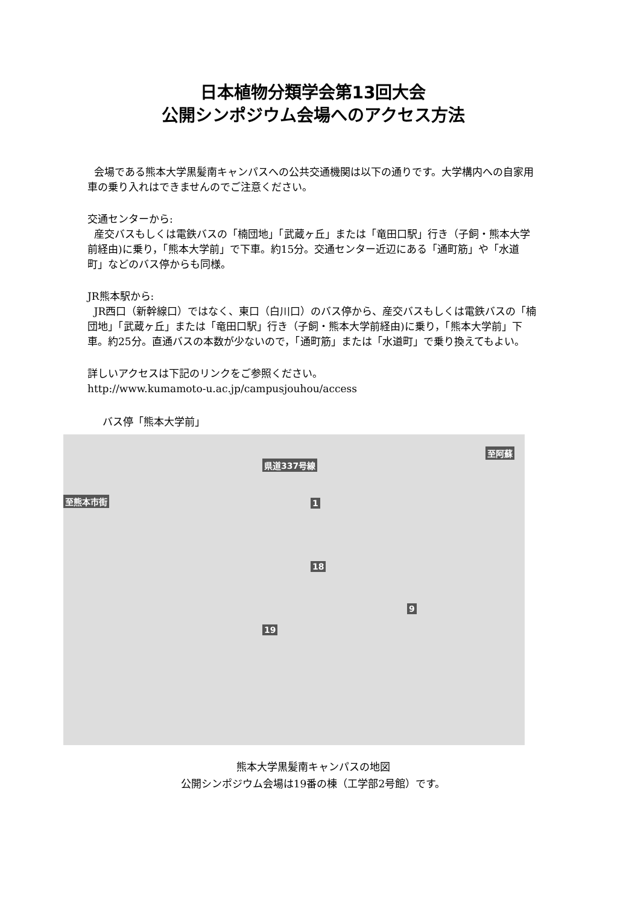日本植物分類学会第13回大会
公開シンポジウム会場へのアクセス方法
会場である熊本大学黒髪南キャンパスへの公共交通機関は以下の通りです。大学構内への自家用車の乗り入れはできませんのでご注意ください。
交通センターから:
産交バスもしくは電鉄バスの「楠団地」「武蔵ヶ丘」または「竜田口駅」行き（子飼・熊本大学前経由)に乗り，「熊本大学前」で下車。約15分。交通センター近辺にある「通町筋」や「水道町」などのバス停からも同様。
JR熊本駅から:
JR西口（新幹線口）ではなく、東口（白川口）のバス停から、産交バスもしくは電鉄バスの「楠団地」「武蔵ヶ丘」または「竜田口駅」行き（子飼・熊本大学前経由)に乗り，「熊本大学前」下車。約25分。直通バスの本数が少ないので，「通町筋」または「水道町」で乗り換えてもよい。
詳しいアクセスは下記のリンクをご参照ください。
http://www.kumamoto-u.ac.jp/campusjouhou/access
バス停「熊本大学前」
県道337号線
至阿蘇
至熊本市街 1
19
18
9
熊本大学黒髪南キャンパスの地図
公開シンポジウム会場は19番の棟（工学部2号館）です。